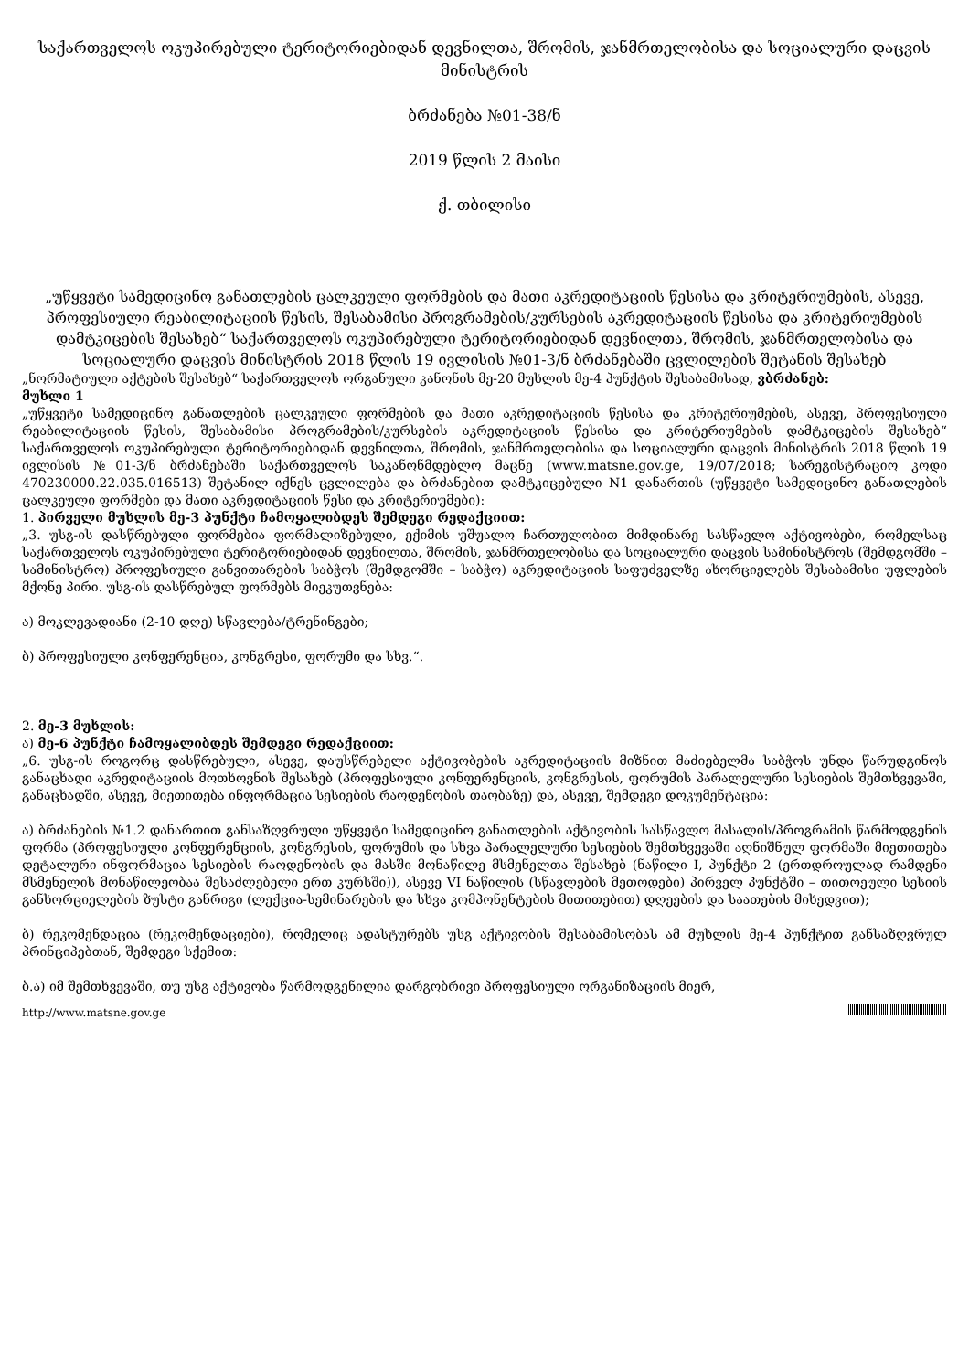საქართველოს ოკუპირებული ტერიტორიებიდან დევნილთა, შრომის, ჯანმრთელობისა და სოციალური დაცვის მინისტრის
ბრძანება №01-38/ნ
2019 წლის 2 მაისი
ქ. თბილისი
„უწყვეტი სამედიცინო განათლების ცალკეული ფორმების და მათი აკრედიტაციის წესისა და კრიტერიუმების, ასევე, პროფესიული რეაბილიტაციის წესის, შესაბამისი პროგრამების/კურსების აკრედიტაციის წესისა და კრიტერიუმების დამტკიცების შესახებ“ საქართველოს ოკუპირებული ტერიტორიებიდან დევნილთა, შრომის, ჯანმრთელობისა და სოციალური დაცვის მინისტრის 2018 წლის 19 ივლისის №01-3/ნ ბრძანებაში ცვლილების შეტანის შესახებ
„ნორმატიული აქტების შესახებ“ საქართველოს ორგანული კანონის მე-20 მუხლის მე-4 პუნქტის შესაბამისად, ვბრძანებ:
მუხლი 1
„უწყვეტი სამედიცინო განათლების ცალკეული ფორმების და მათი აკრედიტაციის წესისა და კრიტერიუმების, ასევე, პროფესიული რეაბილიტაციის წესის, შესაბამისი პროგრამების/კურსების აკრედიტაციის წესისა და კრიტერიუმების დამტკიცების შესახებ“ საქართველოს ოკუპირებული ტერიტორიებიდან დევნილთა, შრომის, ჯანმრთელობისა და სოციალური დაცვის მინისტრის 2018 წლის 19 ივლისის №01-3/ნ ბრძანებაში საქართველოს საკანონმდებლო მაცნე (www.matsne.gov.ge, 19/07/2018; სარეგისტრაციო კოდი 470230000.22.035.016513) შეტანილ იქნეს ცვლილება და ბრძანებით დამტკიცებული N1 დანართის (უწყვეტი სამედიცინო განათლების ცალკეული ფორმები და მათი აკრედიტაციის წესი და კრიტერიუმები):
1. პირველი მუხლის მე-3 პუნქტი ჩამოყალიბდეს შემდეგი რედაქციით:
„3. უსგ-ის დასწრებული ფორმებია ფორმალიზებული, ექიმის უშუალო ჩართულობით მიმდინარე სასწავლო აქტივობები, რომელსაც საქართველოს ოკუპირებული ტერიტორიებიდან დევნილთა, შრომის, ჯანმრთელობისა და სოციალური დაცვის სამინისტროს (შემდგომში – სამინისტრო) პროფესიული განვითარების საბჭოს (შემდგომში – საბჭო) აკრედიტაციის საფუძველზე ახორციელებს შესაბამისი უფლების მქონე პირი. უსგ-ის დასწრებულ ფორმებს მიეკუთვნება:
ა) მოკლევადიანი (2-10 დღე) სწავლება/ტრენინგები;
ბ) პროფესიული კონფერენცია, კონგრესი, ფორუმი და სხვ.“.
2. მე-3 მუხლის:
ა) მე-6 პუნქტი ჩამოყალიბდეს შემდეგი რედაქციით:
„6. უსგ-ის როგორც დასწრებული, ასევე, დაუსწრებელი აქტივობების აკრედიტაციის მიზნით მაძიებელმა საბჭოს უნდა წარუდგინოს განაცხადი აკრედიტაციის მოთხოვნის შესახებ (პროფესიული კონფერენციის, კონგრესის, ფორუმის პარალელური სესიების შემთხვევაში, განაცხადში, ასევე, მიეთითება ინფორმაცია სესიების რაოდენობის თაობაზე) და, ასევე, შემდეგი დოკუმენტაცია:
ა) ბრძანების №1.2 დანართით განსაზღვრული უწყვეტი სამედიცინო განათლების აქტივობის სასწავლო მასალის/პროგრამის წარმოდგენის ფორმა (პროფესიული კონფერენციის, კონგრესის, ფორუმის და სხვა პარალელური სესიების შემთხვევაში აღნიშნულ ფორმაში მიეთითება დეტალური ინფორმაცია სესიების რაოდენობის და მასში მონაწილე მსმენელთა შესახებ (ნაწილი I, პუნქტი 2 (ერთდროულად რამდენი მსმენელის მონაწილეობაა შესაძლებელი ერთ კურსში)), ასევე VI ნაწილის (სწავლების მეთოდები) პირველ პუნქტში – თითოეული სესიის განხორციელების ზუსტი განრიგი (ლექცია-სემინარების და სხვა კომპონენტების მითითებით) დღეების და საათების მიხედვით);
ბ) რეკომენდაცია (რეკომენდაციები), რომელიც ადასტურებს უსგ აქტივობის შესაბამისობას ამ მუხლის მე-4 პუნქტით განსაზღვრულ პრინციპებთან, შემდეგი სქემით:
ბ.ა) იმ შემთხვევაში, თუ უსგ აქტივობა წარმოდგენილია დარგობრივი პროფესიული ორგანიზაციის მიერ,
http://www.matsne.gov.ge